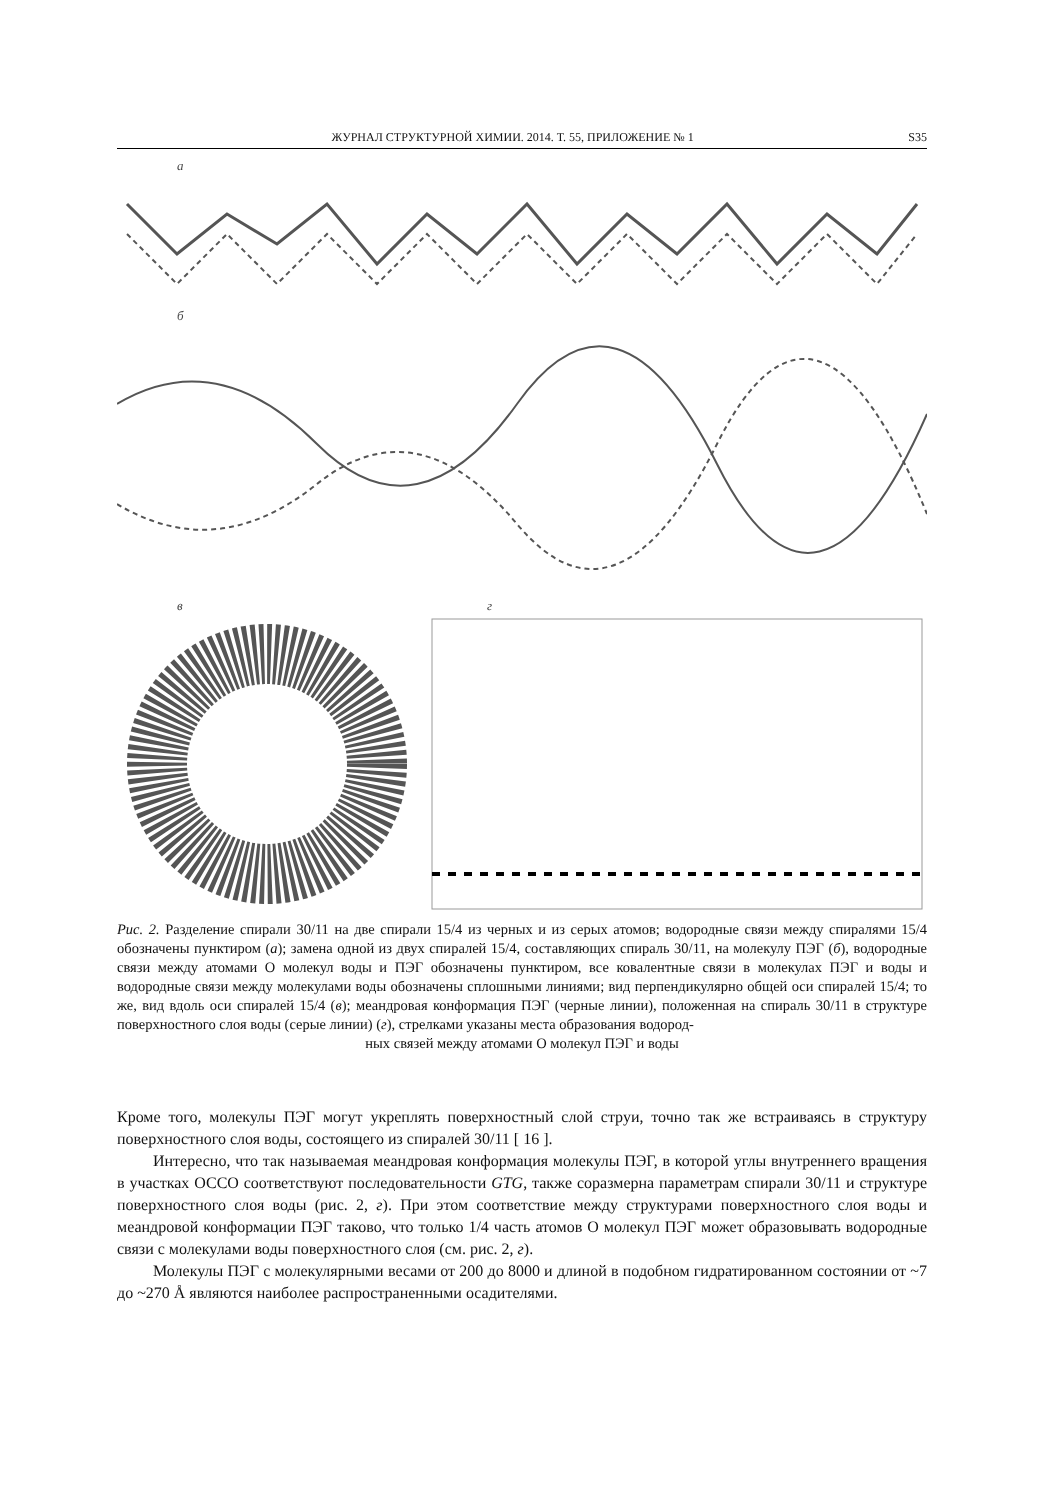ЖУРНАЛ СТРУКТУРНОЙ ХИМИИ. 2014. Т. 55, ПРИЛОЖЕНИЕ № 1 S35
а
б
в г
Рис. 2. Разделение спирали 30/11 на две спирали 15/4 из черных и из серых атомов; водородные связи между спиралями 15/4 обозначены пунктиром (а); замена одной из двух спиралей 15/4, составляющих спираль 30/11, на молекулу ПЭГ (б), водородные связи между атомами О молекул воды и ПЭГ обозначены пунктиром, все ковалентные связи в молекулах ПЭГ и воды и водородные связи между молекулами воды обозначены сплошными линиями; вид перпендикулярно общей оси спиралей 15/4; то же, вид вдоль оси спиралей 15/4 (в); меандровая конформация ПЭГ (черные линии), положенная на спираль 30/11 в структуре поверхностного слоя воды (серые линии) (г), стрелками указаны места образования водород-
ных связей между атомами О молекул ПЭГ и воды
Кроме того, молекулы ПЭГ могут укреплять поверхностный слой струи, точно так же встраиваясь в структуру поверхностного слоя воды, состоящего из спиралей 30/11 [ 16 ].
Интересно, что так называемая меандровая конформация молекулы ПЭГ, в которой углы внутреннего вращения в участках ОССО соответствуют последовательности GTG, также соразмерна параметрам спирали 30/11 и структуре поверхностного слоя воды (рис. 2, г). При этом соответствие между структурами поверхностного слоя воды и меандровой конформации ПЭГ таково, что только 1/4 часть атомов О молекул ПЭГ может образовывать водородные связи с молекулами воды поверхностного слоя (см. рис. 2, г).
Молекулы ПЭГ с молекулярными весами от 200 до 8000 и длиной в подобном гидратированном состоянии от ~7 до ~270 Å являются наиболее распространенными осадителями.